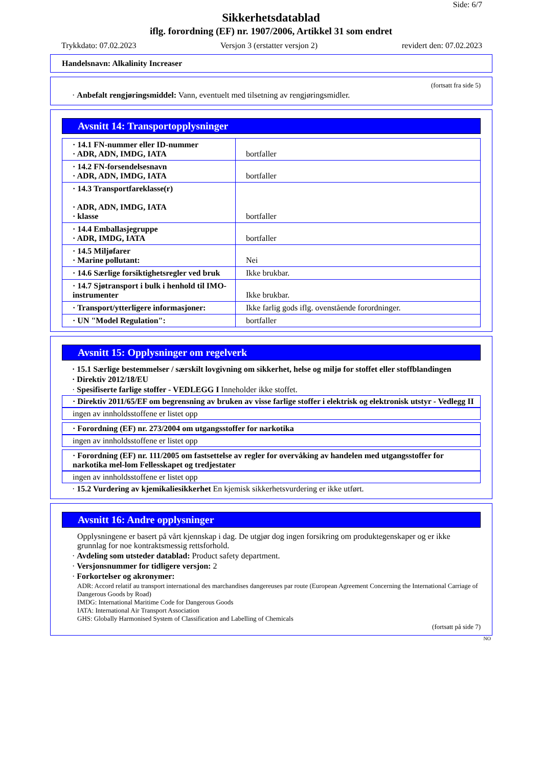Side: 6/7
Sikkerhetsdatablad
iflg. forordning (EF) nr. 1907/2006, Artikkel 31 som endret
Trykkdato: 07.02.2023 Versjon 3 (erstatter versjon 2) revidert den: 07.02.2023
Handelsnavn: Alkalinity Increaser
(fortsatt fra side 5)
· Anbefalt rengjøringsmiddel: Vann, eventuelt med tilsetning av rengjøringsmidler.
Avsnitt 14: Transportopplysninger
| · 14.1 FN-nummer eller ID-nummer · ADR, ADN, IMDG, IATA | bortfaller |
| · 14.2 FN-forsendelsesnavn · ADR, ADN, IMDG, IATA | bortfaller |
| · 14.3 Transportfareklasse(r) · ADR, ADN, IMDG, IATA · klasse | bortfaller |
| · 14.4 Emballasjegruppe · ADR, IMDG, IATA | bortfaller |
| · 14.5 Miljøfarer · Marine pollutant: | Nei |
| · 14.6 Særlige forsiktighetsregler ved bruk | Ikke brukbar. |
| · 14.7 Sjøtransport i bulk i henhold til IMO-instrumenter | Ikke brukbar. |
| · Transport/ytterligere informasjoner: | Ikke farlig gods iflg. ovenstående forordninger. |
| · UN "Model Regulation": | bortfaller |
Avsnitt 15: Opplysninger om regelverk
· 15.1 Særlige bestemmelser / særskilt lovgivning om sikkerhet, helse og miljø for stoffet eller stoffblandingen
· Direktiv 2012/18/EU
· Spesifiserte farlige stoffer - VEDLEGG I Inneholder ikke stoffet.
· Direktiv 2011/65/EF om begrensning av bruken av visse farlige stoffer i elektrisk og elektronisk utstyr - Vedlegg II
ingen av innholdsstoffene er listet opp
· Forordning (EF) nr. 273/2004 om utgangsstoffer for narkotika
ingen av innholdsstoffene er listet opp
· Forordning (EF) nr. 111/2005 om fastsettelse av regler for overvåking av handelen med utgangsstoffer for narkotika mel-lom Fellesskapet og tredjestater
ingen av innholdsstoffene er listet opp
· 15.2 Vurdering av kjemikaliesikkerhet En kjemisk sikkerhetsvurdering er ikke utført.
Avsnitt 16: Andre opplysninger
Opplysningene er basert på vårt kjennskap i dag. De utgjør dog ingen forsikring om produktegenskaper og er ikke grunnlag for noe kontraktsmessig rettsforhold.
· Avdeling som utsteder datablad: Product safety department.
· Versjonsnummer for tidligere versjon: 2
· Forkortelser og akronymer:
ADR: Accord relatif au transport international des marchandises dangereuses par route (European Agreement Concerning the International Carriage of Dangerous Goods by Road)
IMDG: International Maritime Code for Dangerous Goods
IATA: International Air Transport Association
GHS: Globally Harmonised System of Classification and Labelling of Chemicals
(fortsatt på side 7)
NO